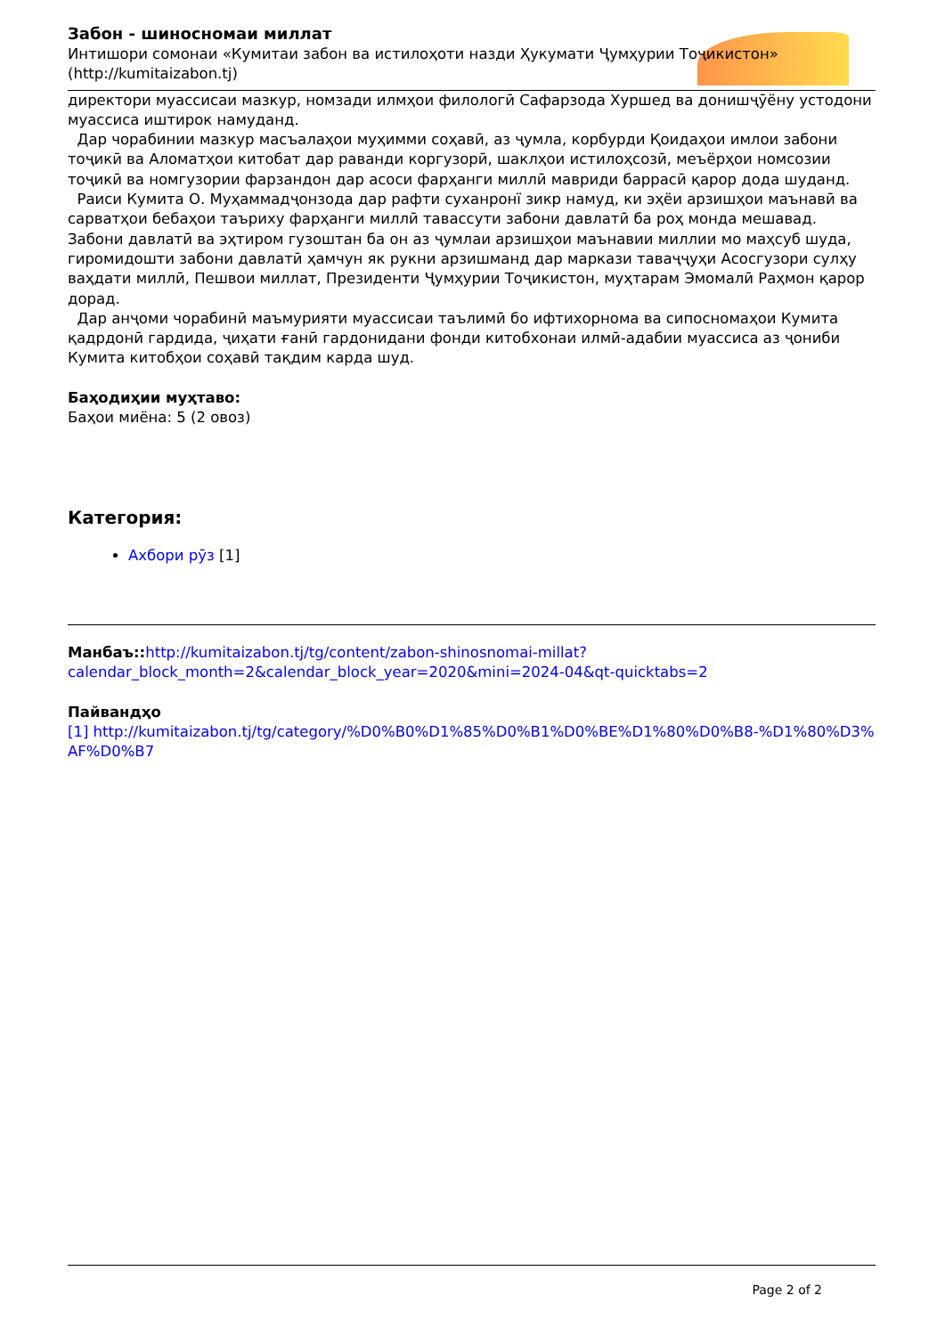Забон - шиносномаи миллат
Интишори сомонаи «Кумитаи забон ва истилоҳоти назди Ҳукумати Ҷумҳурии Тоҷикистон» (http://kumitaizabon.tj)
директори муассисаи мазкур, номзади илмҳои филологӣ Сафарзода Хуршед ва донишҷӯёну устодони муассиса иштирок намуданд.
Дар чорабинии мазкур масъалаҳои муҳимми соҳавӣ, аз ҷумла, корбурди Қоидаҳои имлои забони тоҷикӣ ва Аломатҳои китобат дар раванди коргузорӣ, шаклҳои истилоҳсозӣ, меъёрҳои номсозии тоҷикӣ ва номгузории фарзандон дар асоси фарҳанги миллӣ мавриди баррасӣ қарор дода шуданд.
Раиси Кумита О. Муҳаммадҷонзода дар рафти суханронї зикр намуд, ки эҳёи арзишҳои маънавӣ ва сарватҳои бебаҳои таъриху фарҳанги миллӣ тавассути забони давлатӣ ба роҳ монда мешавад. Забони давлатӣ ва эҳтиром гузоштан ба он аз ҷумлаи арзишҳои маънавии миллии мо маҳсуб шуда, гиромидошти забони давлатӣ ҳамчун як рукни арзишманд дар маркази таваҷҷуҳи Асосгузори сулҳу ваҳдати миллӣ, Пешвои миллат, Президенти Ҷумҳурии Тоҷикистон, муҳтарам Эмомалӣ Раҳмон қарор дорад.
Дар анҷоми чорабинӣ маъмурияти муассисаи таълимӣ бо ифтихорнома ва сипосномаҳои Кумита қадрдонӣ гардида, ҷиҳати ғанӣ гардонидани фонди китобхонаи илмӣ-адабии муассиса аз ҷониби Кумита китобҳои соҳавӣ тақдим карда шуд.
Баҳодиҳии муҳтаво:
Баҳои миёна: 5 (2 овоз)
Категория:
Ахбори рӯз [1]
Манбаъ:: http://kumitaizabon.tj/tg/content/zabon-shinosnomai-millat?calendar_block_month=2&calendar_block_year=2020&mini=2024-04&qt-quicktabs=2
Пайвандҳо
[1] http://kumitaizabon.tj/tg/category/%D0%B0%D1%85%D0%B1%D0%BE%D1%80%D0%B8-%D1%80%D3%AF%D0%B7
Page 2 of 2